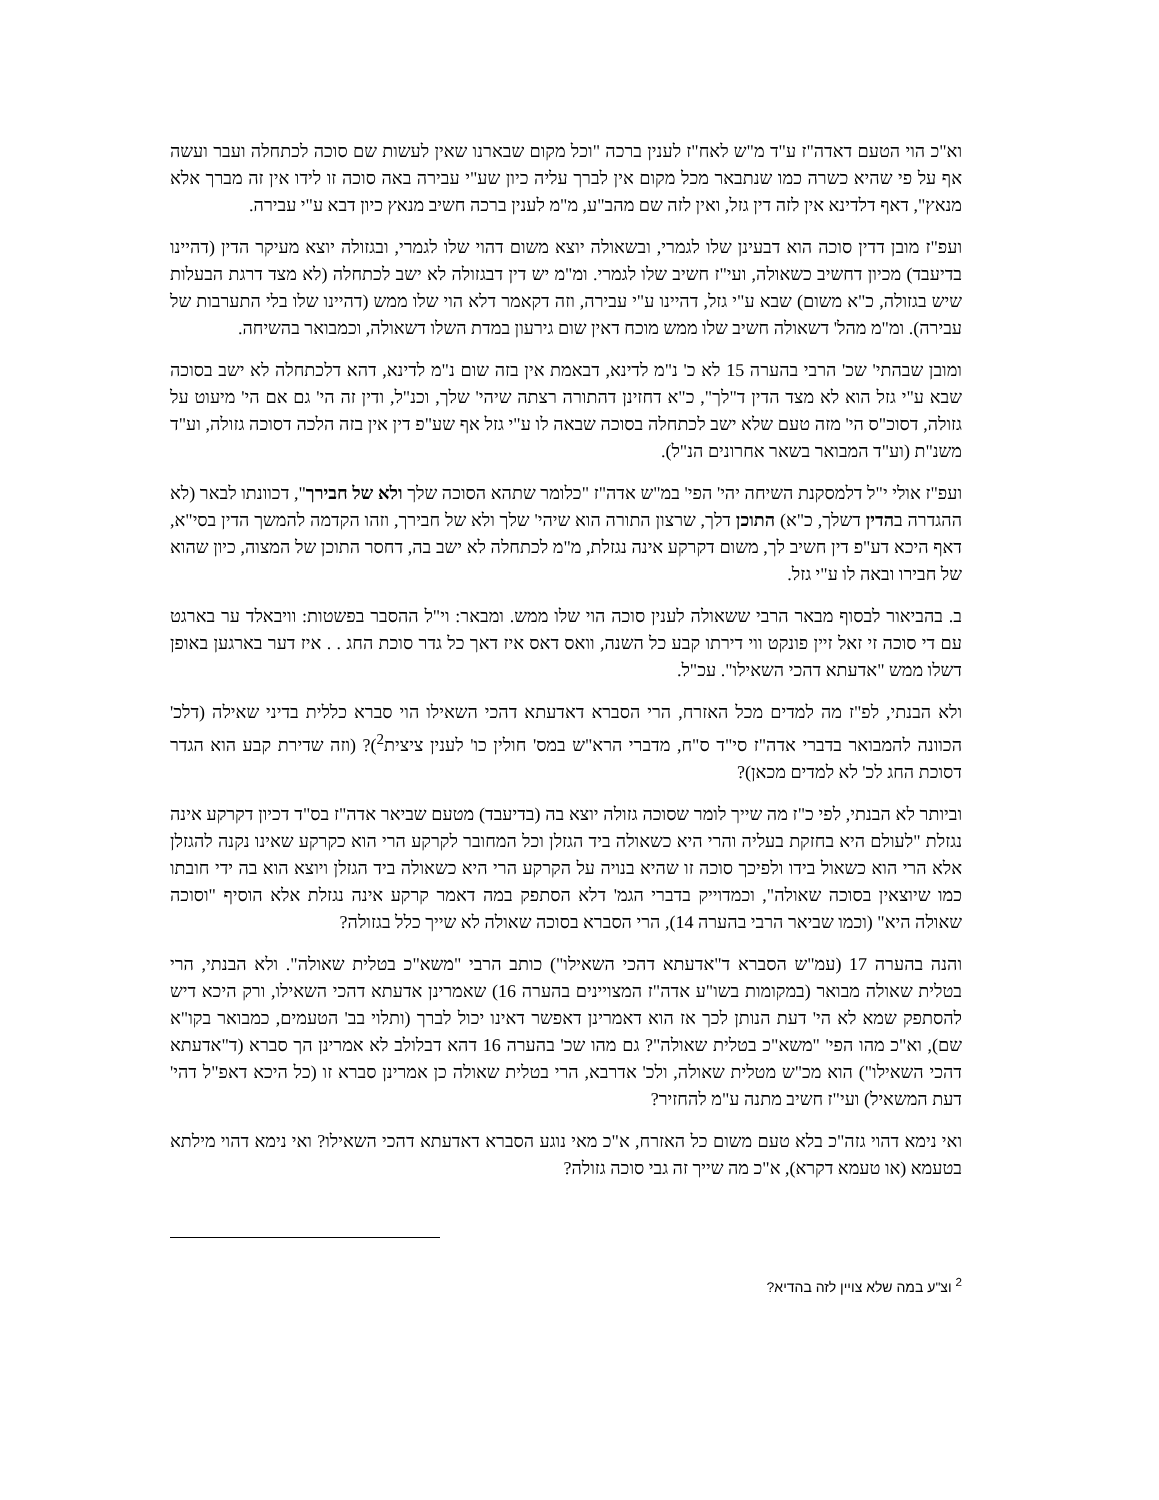וא"כ הוי הטעם דאדה"ז ע"ד מ"ש לאח"ז לענין ברכה "וכל מקום שבארנו שאין לעשות שם סוכה לכתחלה ועבר ועשה אף על פי שהיא כשרה כמו שנתבאר מכל מקום אין לברך עליה כיון שע"י עבירה באה סוכה זו לידו אין זה מברך אלא מנאץ", דאף דלדינא אין לזה דין גזל, ואין לזה שם מהב"ע, מ"מ לענין ברכה חשיב מנאץ כיון דבא ע"י עבירה.
ועפ"ז מובן דדין סוכה הוא דבעינן שלו לגמרי, ובשאולה יוצא משום דהוי שלו לגמרי, ובגזולה יוצא מעיקר הדין (דהיינו בדיעבד) מכיון דחשיב כשאולה, ועי"ז חשיב שלו לגמרי. ומ"מ יש דין דבגזולה לא ישב לכתחלה (לא מצד דרגת הבעלות שיש בגזולה, כ"א משום) שבא ע"י גזל, דהיינו ע"י עבירה, וזה דקאמר דלא הוי שלו ממש (דהיינו שלו בלי התערבות של עבירה). ומ"מ מהל' דשאולה חשיב שלו ממש מוכח דאין שום גירעון במדת השלו דשאולה, וכמבואר בהשיחה.
ומובן שבהתי' שכ' הרבי בהערה 15 לא כ' נ"מ לדינא, דבאמת אין בזה שום נ"מ לדינא, דהא דלכתחלה לא ישב בסוכה שבא ע"י גזל הוא לא מצד הדין ד"לך", כ"א דחזינן דהתורה רצתה שיהי' שלך, וכנ"ל, ודין זה הי' גם אם הי' מיעוט על גזולה, דסוכ"ס הי' מזה טעם שלא ישב לכתחלה בסוכה שבאה לו ע"י גזל אף שע"פ דין אין בזה הלכה דסוכה גזולה, וע"ד משנ"ת (וע"ד המבואר בשאר אחרונים הנ"ל).
ועפ"ז אולי י"ל דלמסקנת השיחה יהי' הפי' במ"ש אדה"ז "כלומר שתהא הסוכה שלך ולא של חבירך", דכוונתו לבאר (לא ההגדרה בהדין דשלך, כ"א) התוכן דלך, שרצון התורה הוא שיהי' שלך ולא של חבירך, וזהו הקדמה להמשך הדין בסי"א, דאף היכא דע"פ דין חשיב לך, משום דקרקע אינה נגזלת, מ"מ לכתחלה לא ישב בה, דחסר התוכן של המצוה, כיון שהוא של חבירו ובאה לו ע"י גזל.
ב. בהביאור לבסוף מבאר הרבי ששאולה לענין סוכה הוי שלו ממש. ומבאר: וי"ל ההסבר בפשטות: וויבאלד ער בארגט עם די סוכה זי זאל זיין פונקט ווי דירתו קבע כל השנה, וואס דאס איז דאך כל גדר סוכת החג . . איז דער בארגען באופן דשלו ממש "אדעתא דהכי השאילו". עכ"ל.
ולא הבנתי, לפ"ז מה למדים מכל האזרח, הרי הסברא דאדעתא דהכי השאילו הוי סברא כללית בדיני שאילה (דלכ' הכוונה להמבואר בדברי אדה"ז סי"ד ס"ח, מדברי הרא"ש במס' חולין כו' לענין ציצית<sup>2</sup>)? (וזה שדירת קבע הוא הגדר דסוכת החג לכ' לא למדים מכאן)?
וביותר לא הבנתי, לפי כ"ז מה שייך לומר שסוכה גזולה יוצא בה (בדיעבד) מטעם שביאר אדה"ז בס"ד דכיון דקרקע אינה נגזלת "לעולם היא בחזקת בעליה והרי היא כשאולה ביד הגזלן וכל המחובר לקרקע הרי הוא כקרקע שאינו נקנה להגזלן אלא הרי הוא כשאול בידו ולפיכך סוכה זו שהיא בנויה על הקרקע הרי היא כשאולה ביד הגזלן ויוצא הוא בה ידי חובתו כמו שיוצאין בסוכה שאולה", וכמדוייק בדברי הגמ' דלא הסתפק במה דאמר קרקע אינה נגזלת אלא הוסיף "וסוכה שאולה היא" (וכמו שביאר הרבי בהערה 14), הרי הסברא בסוכה שאולה לא שייך כלל בגזולה?
והנה בהערה 17 (עמ"ש הסברא ד"אדעתא דהכי השאילו") כותב הרבי "משא"כ בטלית שאולה". ולא הבנתי, הרי בטלית שאולה מבואר (במקומות בשו"ע אדה"ז המצויינים בהערה 16) שאמרינן אדעתא דהכי השאילו, ורק היכא דיש להסתפק שמא לא הי' דעת הנותן לכך אז הוא דאמרינן דאפשר דאינו יכול לברך (ותלוי בב' הטעמים, כמבואר בקו"א שם), וא"כ מהו הפי' "משא"כ בטלית שאולה"? גם מהו שכ' בהערה 16 דהא דבלולב לא אמרינן הך סברא (ד"אדעתא דהכי השאילו") הוא מכ"ש מטלית שאולה, ולכ' אדרבא, הרי בטלית שאולה כן אמרינן סברא זו (כל היכא דאפ"ל דהי' דעת המשאיל) ועי"ז חשיב מתנה ע"מ להחזיר?
ואי נימא דהוי גזה"כ בלא טעם משום כל האזרח, א"כ מאי נוגע הסברא דאדעתא דהכי השאילו? ואי נימא דהוי מילתא בטעמא (או טעמא דקרא), א"כ מה שייך זה גבי סוכה גזולה?
<sup>2</sup> וצ"ע במה שלא צויין לזה בהדיא?